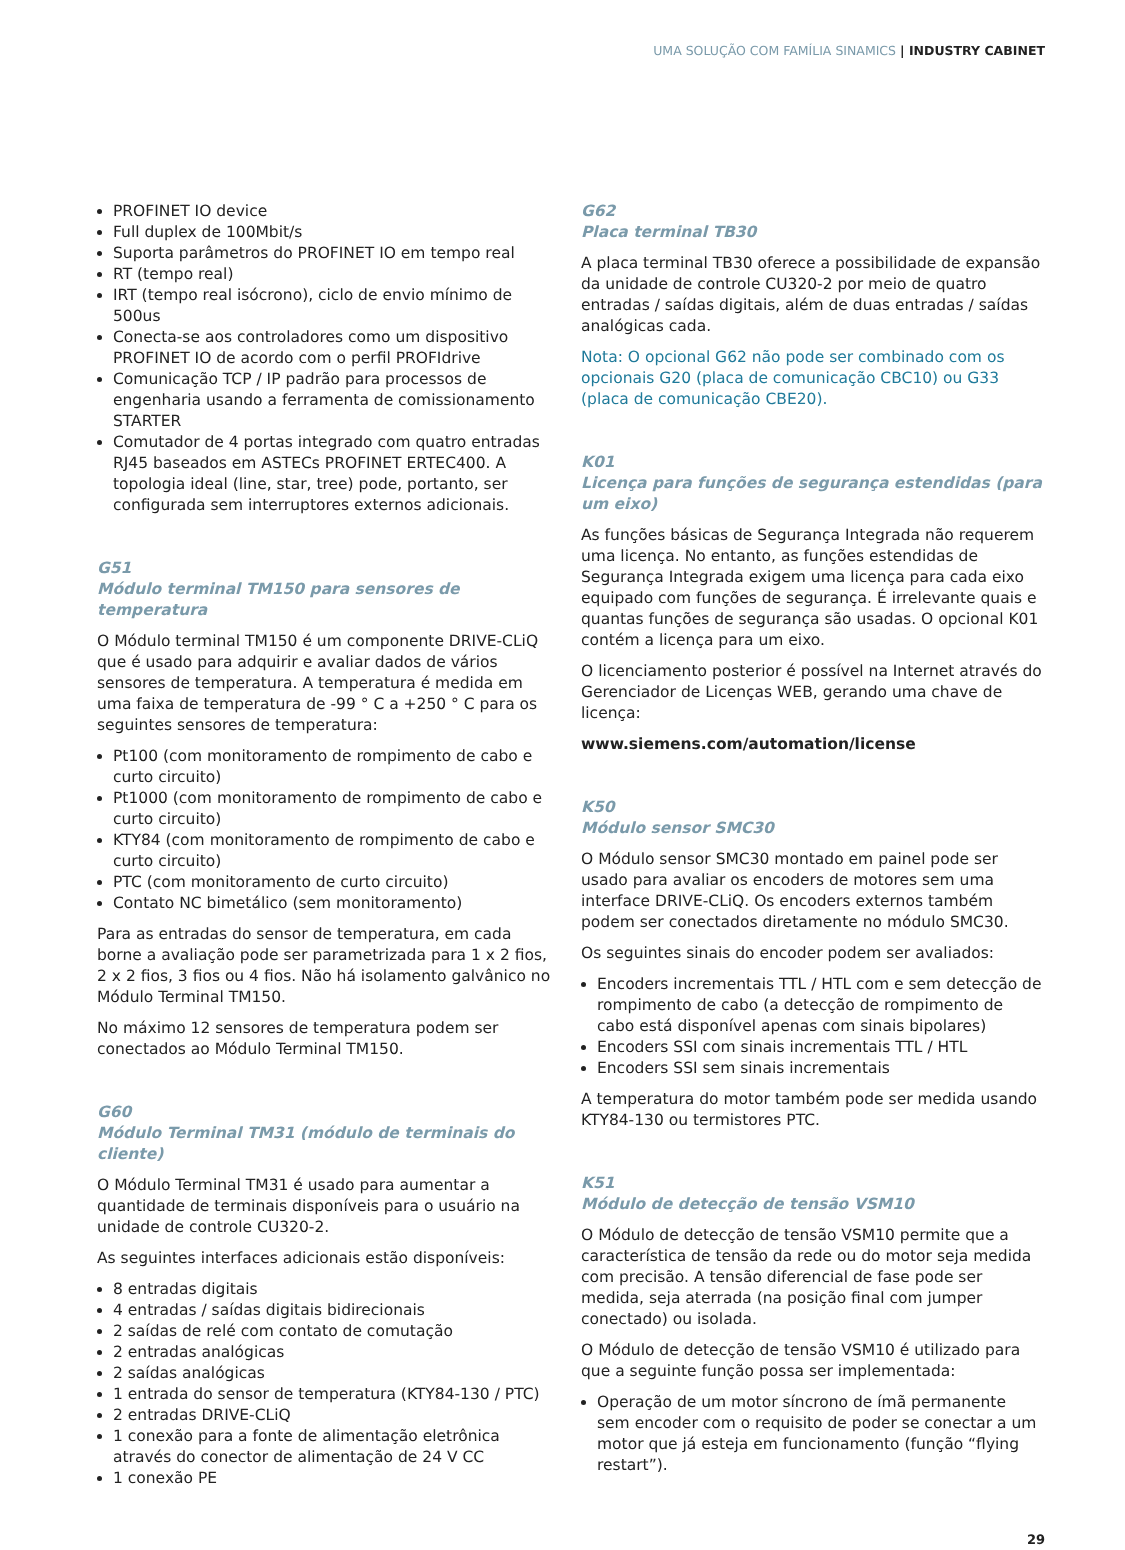UMA SOLUÇÃO COM FAMÍLIA SINAMICS | INDUSTRY CABINET
PROFINET IO device
Full duplex de 100Mbit/s
Suporta parâmetros do PROFINET IO em tempo real
RT (tempo real)
IRT (tempo real isócrono), ciclo de envio mínimo de 500us
Conecta-se aos controladores como um dispositivo PROFINET IO de acordo com o perfil PROFIdrive
Comunicação TCP / IP padrão para processos de engenharia usando a ferramenta de comissionamento STARTER
Comutador de 4 portas integrado com quatro entradas RJ45 baseados em ASTECs PROFINET ERTEC400. A topologia ideal (line, star, tree) pode, portanto, ser configurada sem interruptores externos adicionais.
G51
Módulo terminal TM150 para sensores de temperatura
O Módulo terminal TM150 é um componente DRIVE-CLiQ que é usado para adquirir e avaliar dados de vários sensores de temperatura. A temperatura é medida em uma faixa de temperatura de -99 ° C a +250 ° C para os seguintes sensores de temperatura:
Pt100 (com monitoramento de rompimento de cabo e curto circuito)
Pt1000 (com monitoramento de rompimento de cabo e curto circuito)
KTY84 (com monitoramento de rompimento de cabo e curto circuito)
PTC (com monitoramento de curto circuito)
Contato NC bimetálico (sem monitoramento)
Para as entradas do sensor de temperatura, em cada borne a avaliação pode ser parametrizada para 1 x 2 fios, 2 x 2 fios, 3 fios ou 4 fios. Não há isolamento galvânico no Módulo Terminal TM150.
No máximo 12 sensores de temperatura podem ser conectados ao Módulo Terminal TM150.
G60
Módulo Terminal TM31 (módulo de terminais do cliente)
O Módulo Terminal TM31 é usado para aumentar a quantidade de terminais disponíveis para o usuário na unidade de controle CU320-2.
As seguintes interfaces adicionais estão disponíveis:
8 entradas digitais
4 entradas / saídas digitais bidirecionais
2 saídas de relé com contato de comutação
2 entradas analógicas
2 saídas analógicas
1 entrada do sensor de temperatura (KTY84-130 / PTC)
2 entradas DRIVE-CLiQ
1 conexão para a fonte de alimentação eletrônica através do conector de alimentação de 24 V CC
1 conexão PE
G62
Placa terminal TB30
A placa terminal TB30 oferece a possibilidade de expansão da unidade de controle CU320-2 por meio de quatro entradas / saídas digitais, além de duas entradas / saídas analógicas cada.
Nota: O opcional G62 não pode ser combinado com os opcionais G20 (placa de comunicação CBC10) ou G33 (placa de comunicação CBE20).
K01
Licença para funções de segurança estendidas (para um eixo)
As funções básicas de Segurança Integrada não requerem uma licença. No entanto, as funções estendidas de Segurança Integrada exigem uma licença para cada eixo equipado com funções de segurança. É irrelevante quais e quantas funções de segurança são usadas. O opcional K01 contém a licença para um eixo.
O licenciamento posterior é possível na Internet através do Gerenciador de Licenças WEB, gerando uma chave de licença:
www.siemens.com/automation/license
K50
Módulo sensor SMC30
O Módulo sensor SMC30 montado em painel pode ser usado para avaliar os encoders de motores sem uma interface DRIVE-CLiQ. Os encoders externos também podem ser conectados diretamente no módulo SMC30.
Os seguintes sinais do encoder podem ser avaliados:
Encoders incrementais TTL / HTL com e sem detecção de rompimento de cabo (a detecção de rompimento de cabo está disponível apenas com sinais bipolares)
Encoders SSI com sinais incrementais TTL / HTL
Encoders SSI sem sinais incrementais
A temperatura do motor também pode ser medida usando KTY84-130 ou termistores PTC.
K51
Módulo de detecção de tensão VSM10
O Módulo de detecção de tensão VSM10 permite que a característica de tensão da rede ou do motor seja medida com precisão. A tensão diferencial de fase pode ser medida, seja aterrada (na posição final com jumper conectado) ou isolada.
O Módulo de detecção de tensão VSM10 é utilizado para que a seguinte função possa ser implementada:
Operação de um motor síncrono de ímã permanente sem encoder com o requisito de poder se conectar a um motor que já esteja em funcionamento (função “flying restart”).
29